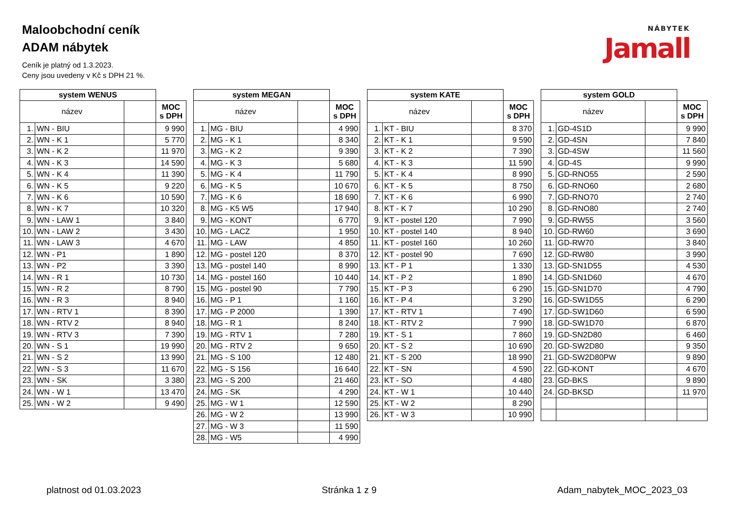Maloobchodní ceník
ADAM nábytek
Ceník je platný od 1.3.2023.
Ceny jsou uvedeny v Kč s DPH 21 %.
NÁBYTEK
Jamall
| system WENUS | | | |
| --- | --- | --- | --- |
| název | | | MOC s DPH |
| 1. | WN - BIU | | 9 990 |
| 2. | WN - K 1 | | 5 770 |
| 3. | WN - K 2 | | 11 970 |
| 4. | WN - K 3 | | 14 590 |
| 5. | WN - K 4 | | 11 390 |
| 6. | WN - K 5 | | 9 220 |
| 7. | WN - K 6 | | 10 590 |
| 8. | WN - K 7 | | 10 320 |
| 9. | WN - LAW 1 | | 3 840 |
| 10. | WN - LAW 2 | | 3 430 |
| 11. | WN - LAW 3 | | 4 670 |
| 12. | WN - P1 | | 1 890 |
| 13. | WN - P2 | | 3 390 |
| 14. | WN - R 1 | | 10 730 |
| 15. | WN - R 2 | | 8 790 |
| 16. | WN - R 3 | | 8 940 |
| 17. | WN - RTV 1 | | 8 390 |
| 18. | WN - RTV 2 | | 8 940 |
| 19. | WN - RTV 3 | | 7 390 |
| 20. | WN - S 1 | | 19 990 |
| 21. | WN - S 2 | | 13 990 |
| 22. | WN - S 3 | | 11 670 |
| 23. | WN - SK | | 3 380 |
| 24. | WN - W 1 | | 13 470 |
| 25. | WN - W 2 | | 9 490 |
| system MEGAN | | | |
| --- | --- | --- | --- |
| název | | | MOC s DPH |
| 1. | MG - BIU | | 4 990 |
| 2. | MG - K 1 | | 8 340 |
| 3. | MG - K 2 | | 9 390 |
| 4. | MG - K 3 | | 5 680 |
| 5. | MG - K 4 | | 11 790 |
| 6. | MG - K 5 | | 10 670 |
| 7. | MG - K 6 | | 18 690 |
| 8. | MG - K5 W5 | | 17 940 |
| 9. | MG - KONT | | 6 770 |
| 10. | MG - LACZ | | 1 950 |
| 11. | MG - LAW | | 4 850 |
| 12. | MG - postel 120 | | 8 370 |
| 13. | MG - postel 140 | | 8 990 |
| 14. | MG - postel 160 | | 10 440 |
| 15. | MG - postel 90 | | 7 790 |
| 16. | MG - P 1 | | 1 160 |
| 17. | MG - P 2000 | | 1 390 |
| 18. | MG - R 1 | | 8 240 |
| 19. | MG - RTV 1 | | 7 280 |
| 20. | MG - RTV 2 | | 9 650 |
| 21. | MG - S 100 | | 12 480 |
| 22. | MG - S 156 | | 16 640 |
| 23. | MG - S 200 | | 21 460 |
| 24. | MG - SK | | 4 290 |
| 25. | MG - W 1 | | 12 590 |
| 26. | MG - W 2 | | 13 990 |
| 27. | MG - W 3 | | 11 590 |
| 28. | MG - W5 | | 4 990 |
| system KATE | | | |
| --- | --- | --- | --- |
| název | | | MOC s DPH |
| 1. | KT - BIU | | 8 370 |
| 2. | KT - K 1 | | 9 590 |
| 3. | KT - K 2 | | 7 390 |
| 4. | KT - K 3 | | 11 590 |
| 5. | KT - K 4 | | 8 990 |
| 6. | KT - K 5 | | 8 750 |
| 7. | KT - K 6 | | 6 990 |
| 8. | KT - K 7 | | 10 290 |
| 9. | KT - postel 120 | | 7 990 |
| 10. | KT - postel 140 | | 8 940 |
| 11. | KT - postel 160 | | 10 260 |
| 12. | KT - postel 90 | | 7 690 |
| 13. | KT - P 1 | | 1 330 |
| 14. | KT - P 2 | | 1 890 |
| 15. | KT - P 3 | | 6 290 |
| 16. | KT - P 4 | | 3 290 |
| 17. | KT - RTV 1 | | 7 490 |
| 18. | KT - RTV 2 | | 7 990 |
| 19. | KT - S 1 | | 7 860 |
| 20. | KT - S 2 | | 10 690 |
| 21. | KT - S 200 | | 18 990 |
| 22. | KT - SN | | 4 590 |
| 23. | KT - SO | | 4 480 |
| 24. | KT - W 1 | | 10 440 |
| 25. | KT - W 2 | | 8 290 |
| 26. | KT - W 3 | | 10 990 |
| system GOLD | | | |
| --- | --- | --- | --- |
| název | | | MOC s DPH |
| 1. | GD-4S1D | | 9 990 |
| 2. | GD-4SN | | 7 840 |
| 3. | GD-4SW | | 11 560 |
| 4. | GD-4S | | 9 990 |
| 5. | GD-RNO55 | | 2 590 |
| 6. | GD-RNO60 | | 2 680 |
| 7. | GD-RNO70 | | 2 740 |
| 8. | GD-RNO80 | | 2 740 |
| 9. | GD-RW55 | | 3 560 |
| 10. | GD-RW60 | | 3 690 |
| 11. | GD-RW70 | | 3 840 |
| 12. | GD-RW80 | | 3 990 |
| 13. | GD-SN1D55 | | 4 530 |
| 14. | GD-SN1D60 | | 4 670 |
| 15. | GD-SN1D70 | | 4 790 |
| 16. | GD-SW1D55 | | 6 290 |
| 17. | GD-SW1D60 | | 6 590 |
| 18. | GD-SW1D70 | | 6 870 |
| 19. | GD-SN2D80 | | 6 460 |
| 20. | GD-SW2D80 | | 9 350 |
| 21. | GD-SW2D80PW | | 9 890 |
| 22. | GD-KONT | | 4 670 |
| 23. | GD-BKS | | 9 890 |
| 24. | GD-BKSD | | 11 970 |
platnost od 01.03.2023 Stránka 1 z 9 Adam_nabytek_MOC_2023_03